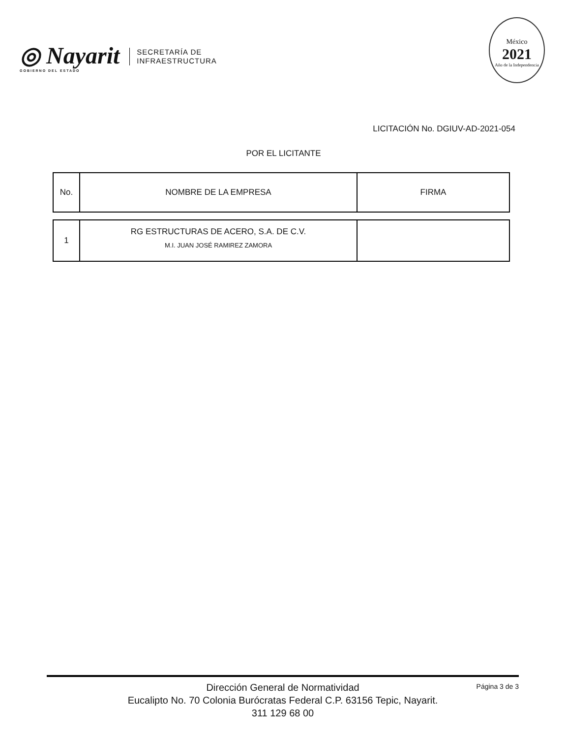◎ Nayarit
GOBIERNO DEL ESTADO
SECRETARÍA DE
INFRAESTRUCTURA
México
2021
Año de la Independencia
LICITACIÓN No. DGIUV-AD-2021-054
POR EL LICITANTE
| No. | NOMBRE DE LA EMPRESA | FIRMA |
| --- | --- | --- |
| 1 | RG ESTRUCTURAS DE ACERO, S.A. DE C.V. M.I. JUAN JOSÉ RAMIREZ ZAMORA | |
Página 3 de 3 Dirección General de Normatividad
Eucalipto No. 70 Colonia Burócratas Federal C.P. 63156 Tepic, Nayarit.
311 129 68 00